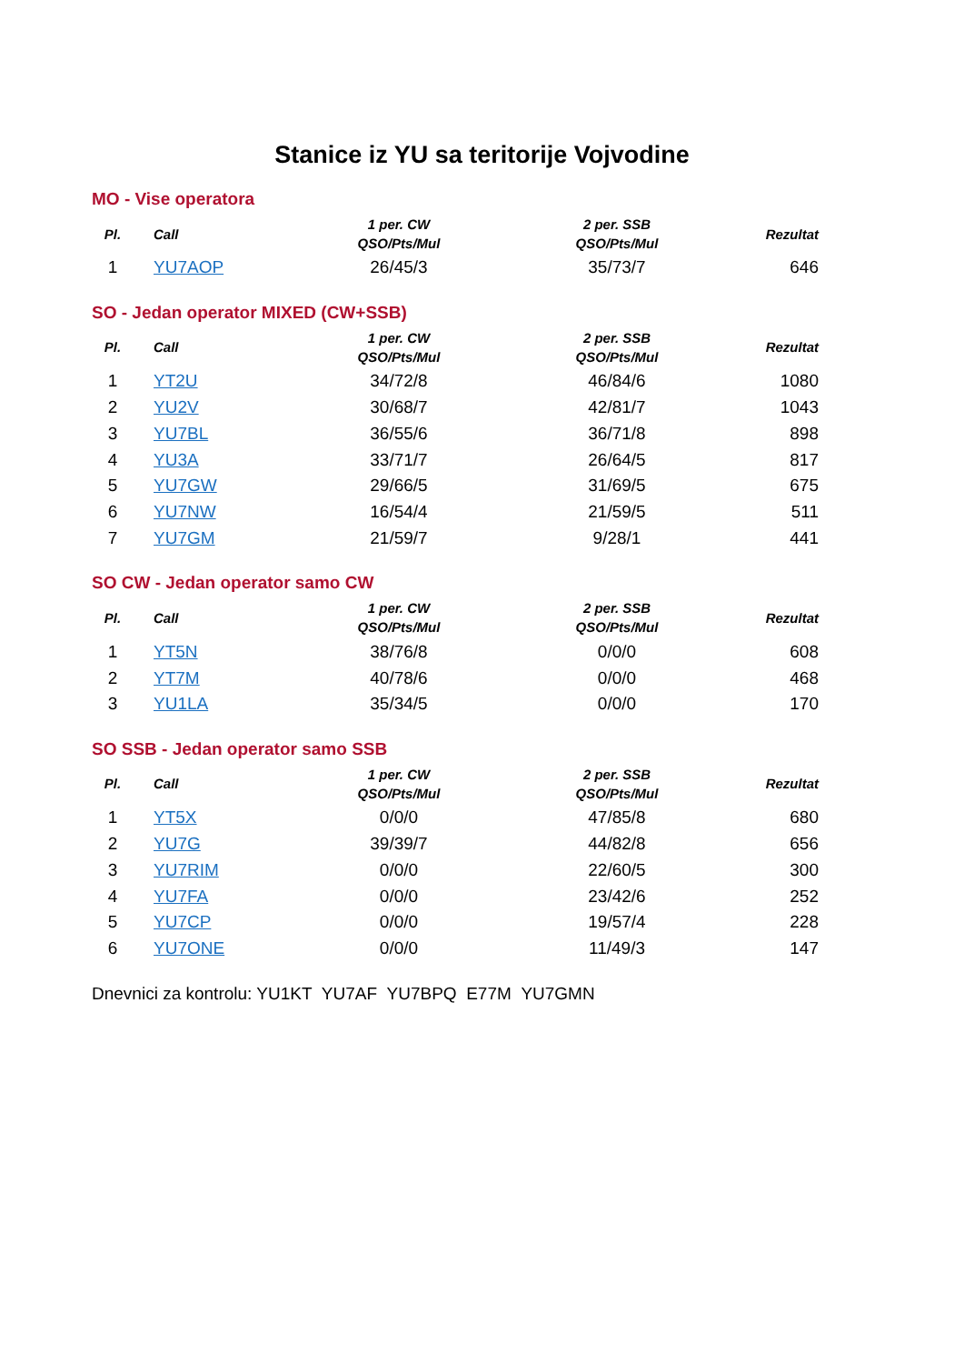Stanice iz YU sa teritorije Vojvodine
MO - Vise operatora
| Pl. | Call | 1 per. CW QSO/Pts/Mul | 2 per. SSB QSO/Pts/Mul | Rezultat |
| --- | --- | --- | --- | --- |
| 1 | YU7AOP | 26/45/3 | 35/73/7 | 646 |
SO - Jedan operator MIXED (CW+SSB)
| Pl. | Call | 1 per. CW QSO/Pts/Mul | 2 per. SSB QSO/Pts/Mul | Rezultat |
| --- | --- | --- | --- | --- |
| 1 | YT2U | 34/72/8 | 46/84/6 | 1080 |
| 2 | YU2V | 30/68/7 | 42/81/7 | 1043 |
| 3 | YU7BL | 36/55/6 | 36/71/8 | 898 |
| 4 | YU3A | 33/71/7 | 26/64/5 | 817 |
| 5 | YU7GW | 29/66/5 | 31/69/5 | 675 |
| 6 | YU7NW | 16/54/4 | 21/59/5 | 511 |
| 7 | YU7GM | 21/59/7 | 9/28/1 | 441 |
SO CW - Jedan operator samo CW
| Pl. | Call | 1 per. CW QSO/Pts/Mul | 2 per. SSB QSO/Pts/Mul | Rezultat |
| --- | --- | --- | --- | --- |
| 1 | YT5N | 38/76/8 | 0/0/0 | 608 |
| 2 | YT7M | 40/78/6 | 0/0/0 | 468 |
| 3 | YU1LA | 35/34/5 | 0/0/0 | 170 |
SO SSB - Jedan operator samo SSB
| Pl. | Call | 1 per. CW QSO/Pts/Mul | 2 per. SSB QSO/Pts/Mul | Rezultat |
| --- | --- | --- | --- | --- |
| 1 | YT5X | 0/0/0 | 47/85/8 | 680 |
| 2 | YU7G | 39/39/7 | 44/82/8 | 656 |
| 3 | YU7RIM | 0/0/0 | 22/60/5 | 300 |
| 4 | YU7FA | 0/0/0 | 23/42/6 | 252 |
| 5 | YU7CP | 0/0/0 | 19/57/4 | 228 |
| 6 | YU7ONE | 0/0/0 | 11/49/3 | 147 |
Dnevnici za kontrolu: YU1KT YU7AF YU7BPQ E77M YU7GMN